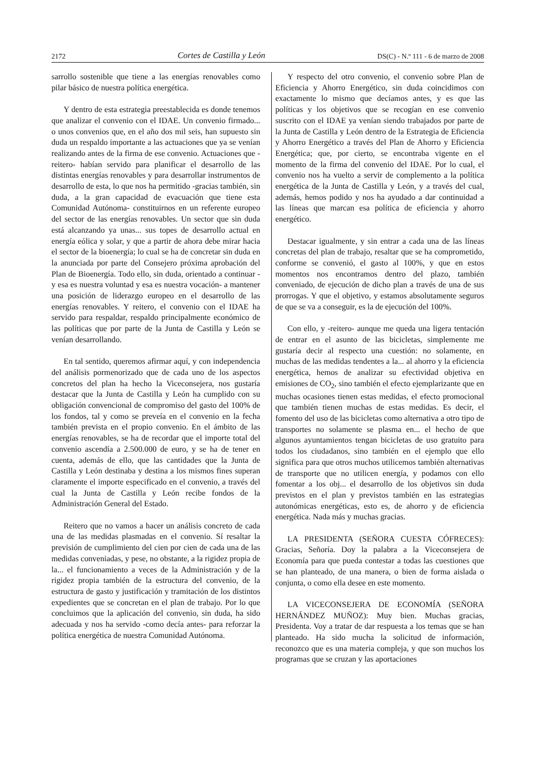2172 Cortes de Castilla y León DS(C) - N.º 111 - 6 de marzo de 2008
sarrollo sostenible que tiene a las energías renovables como pilar básico de nuestra política energética.
Y dentro de esta estrategia preestablecida es donde tenemos que analizar el convenio con el IDAE. Un convenio firmado... o unos convenios que, en el año dos mil seis, han supuesto sin duda un respaldo importante a las actuaciones que ya se venían realizando antes de la firma de ese convenio. Actuaciones que -reitero- habían servido para planificar el desarrollo de las distintas energías renovables y para desarrollar instrumentos de desarrollo de esta, lo que nos ha permitido -gracias también, sin duda, a la gran capacidad de evacuación que tiene esta Comunidad Autónoma- constituirnos en un referente europeo del sector de las energías renovables. Un sector que sin duda está alcanzando ya unas... sus topes de desarrollo actual en energía eólica y solar, y que a partir de ahora debe mirar hacia el sector de la bioenergía; lo cual se ha de concretar sin duda en la anunciada por parte del Consejero próxima aprobación del Plan de Bioenergía. Todo ello, sin duda, orientado a continuar -y esa es nuestra voluntad y esa es nuestra vocación- a mantener una posición de liderazgo europeo en el desarrollo de las energías renovables. Y reitero, el convenio con el IDAE ha servido para respaldar, respaldo principalmente económico de las políticas que por parte de la Junta de Castilla y León se venían desarrollando.
En tal sentido, queremos afirmar aquí, y con independencia del análisis pormenorizado que de cada uno de los aspectos concretos del plan ha hecho la Viceconsejera, nos gustaría destacar que la Junta de Castilla y León ha cumplido con su obligación convencional de compromiso del gasto del 100% de los fondos, tal y como se preveía en el convenio en la fecha también prevista en el propio convenio. En el ámbito de las energías renovables, se ha de recordar que el importe total del convenio ascendía a 2.500.000 de euro, y se ha de tener en cuenta, además de ello, que las cantidades que la Junta de Castilla y León destinaba y destina a los mismos fines superan claramente el importe especificado en el convenio, a través del cual la Junta de Castilla y León recibe fondos de la Administración General del Estado.
Reitero que no vamos a hacer un análisis concreto de cada una de las medidas plasmadas en el convenio. Sí resaltar la previsión de cumplimiento del cien por cien de cada una de las medidas conveniadas, y pese, no obstante, a la rigidez propia de la... el funcionamiento a veces de la Administración y de la rigidez propia también de la estructura del convenio, de la estructura de gasto y justificación y tramitación de los distintos expedientes que se concretan en el plan de trabajo. Por lo que concluimos que la aplicación del convenio, sin duda, ha sido adecuada y nos ha servido -como decía antes- para reforzar la política energética de nuestra Comunidad Autónoma.
Y respecto del otro convenio, el convenio sobre Plan de Eficiencia y Ahorro Energético, sin duda coincidimos con exactamente lo mismo que decíamos antes, y es que las políticas y los objetivos que se recogían en ese convenio suscrito con el IDAE ya venían siendo trabajados por parte de la Junta de Castilla y León dentro de la Estrategia de Eficiencia y Ahorro Energético a través del Plan de Ahorro y Eficiencia Energética; que, por cierto, se encontraba vigente en el momento de la firma del convenio del IDAE. Por lo cual, el convenio nos ha vuelto a servir de complemento a la política energética de la Junta de Castilla y León, y a través del cual, además, hemos podido y nos ha ayudado a dar continuidad a las líneas que marcan esa política de eficiencia y ahorro energético.
Destacar igualmente, y sin entrar a cada una de las líneas concretas del plan de trabajo, resaltar que se ha comprometido, conforme se convenió, el gasto al 100%, y que en estos momentos nos encontramos dentro del plazo, también conveniado, de ejecución de dicho plan a través de una de sus prorrogas. Y que el objetivo, y estamos absolutamente seguros de que se va a conseguir, es la de ejecución del 100%.
Con ello, y -reitero- aunque me queda una ligera tentación de entrar en el asunto de las bicicletas, simplemente me gustaría decir al respecto una cuestión: no solamente, en muchas de las medidas tendentes a la... al ahorro y la eficiencia energética, hemos de analizar su efectividad objetiva en emisiones de CO<sub>2</sub>, sino también el efecto ejemplarizante que en muchas ocasiones tienen estas medidas, el efecto promocional que también tienen muchas de estas medidas. Es decir, el fomento del uso de las bicicletas como alternativa a otro tipo de transportes no solamente se plasma en... el hecho de que algunos ayuntamientos tengan bicicletas de uso gratuito para todos los ciudadanos, sino también en el ejemplo que ello significa para que otros muchos utilicemos también alternativas de transporte que no utilicen energía, y podamos con ello fomentar a los obj... el desarrollo de los objetivos sin duda previstos en el plan y previstos también en las estrategias autonómicas energéticas, esto es, de ahorro y de eficiencia energética. Nada más y muchas gracias.
LA PRESIDENTA (SEÑORA CUESTA CÓFRECES): Gracias, Señoría. Doy la palabra a la Viceconsejera de Economía para que pueda contestar a todas las cuestiones que se han planteado, de una manera, o bien de forma aislada o conjunta, o como ella desee en este momento.
LA VICECONSEJERA DE ECONOMÍA (SEÑORA HERNÁNDEZ MUÑOZ): Muy bien. Muchas gracias, Presidenta. Voy a tratar de dar respuesta a los temas que se han planteado. Ha sido mucha la solicitud de información, reconozco que es una materia compleja, y que son muchos los programas que se cruzan y las aportaciones